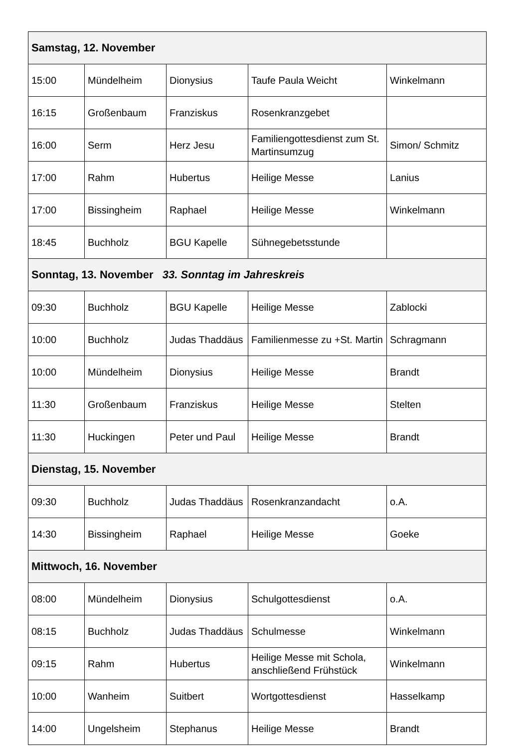| Samstag, 12. November | | | | |
| --- | --- | --- | --- | --- |
| 15:00 | Mündelheim | Dionysius | Taufe Paula Weicht | Winkelmann |
| 16:15 | Großenbaum | Franziskus | Rosenkranzgebet | |
| 16:00 | Serm | Herz Jesu | Familiengottesdienst zum St. Martinsumzug | Simon/ Schmitz |
| 17:00 | Rahm | Hubertus | Heilige Messe | Lanius |
| 17:00 | Bissingheim | Raphael | Heilige Messe | Winkelmann |
| 18:45 | Buchholz | BGU Kapelle | Sühnegebetsstunde | |
| Sonntag, 13. November 33. Sonntag im Jahreskreis | | | | |
| 09:30 | Buchholz | BGU Kapelle | Heilige Messe | Zablocki |
| 10:00 | Buchholz | Judas Thaddäus | Familienmesse zu +St. Martin | Schragmann |
| 10:00 | Mündelheim | Dionysius | Heilige Messe | Brandt |
| 11:30 | Großenbaum | Franziskus | Heilige Messe | Stelten |
| 11:30 | Huckingen | Peter und Paul | Heilige Messe | Brandt |
| Dienstag, 15. November | | | | |
| 09:30 | Buchholz | Judas Thaddäus | Rosenkranzandacht | o.A. |
| 14:30 | Bissingheim | Raphael | Heilige Messe | Goeke |
| Mittwoch, 16. November | | | | |
| 08:00 | Mündelheim | Dionysius | Schulgottesdienst | o.A. |
| 08:15 | Buchholz | Judas Thaddäus | Schulmesse | Winkelmann |
| 09:15 | Rahm | Hubertus | Heilige Messe mit Schola, anschließend Frühstück | Winkelmann |
| 10:00 | Wanheim | Suitbert | Wortgottesdienst | Hasselkamp |
| 14:00 | Ungelsheim | Stephanus | Heilige Messe | Brandt |